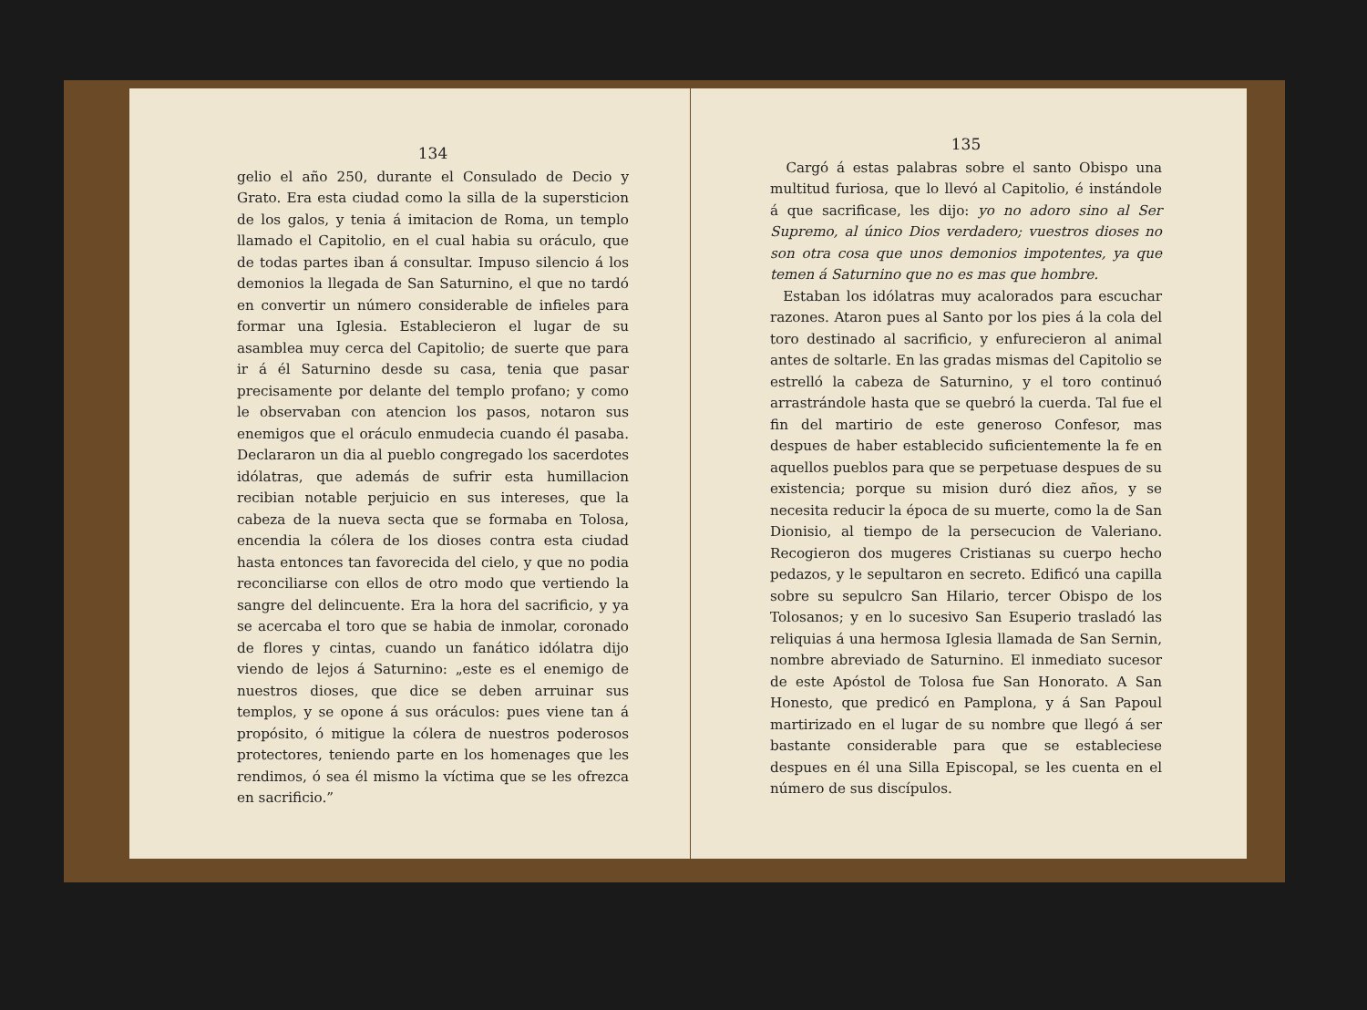134
gelio el año 250, durante el Consulado de Decio y Grato. Era esta ciudad como la silla de la supersticion de los galos, y tenia á imitacion de Roma, un templo llamado el Capitolio, en el cual habia su oráculo, que de todas partes iban á consultar. Impuso silencio á los demonios la llegada de San Saturnino, el que no tardó en convertir un número considerable de infieles para formar una Iglesia. Establecieron el lugar de su asamblea muy cerca del Capitolio; de suerte que para ir á él Saturnino desde su casa, tenia que pasar precisamente por delante del templo profano; y como le observaban con atencion los pasos, notaron sus enemigos que el oráculo enmudecia cuando él pasaba. Declararon un dia al pueblo congregado los sacerdotes idólatras, que además de sufrir esta humillacion recibian notable perjuicio en sus intereses, que la cabeza de la nueva secta que se formaba en Tolosa, encendia la cólera de los dioses contra esta ciudad hasta entonces tan favorecida del cielo, y que no podia reconciliarse con ellos de otro modo que vertiendo la sangre del delincuente. Era la hora del sacrificio, y ya se acercaba el toro que se habia de inmolar, coronado de flores y cintas, cuando un fanático idólatra dijo viendo de lejos á Saturnino: „este es el enemigo de nuestros dioses, que dice se deben arruinar sus templos, y se opone á sus oráculos: pues viene tan á propósito, ó mitigue la cólera de nuestros poderosos protectores, teniendo parte en los homenages que les rendimos, ó sea él mismo la víctima que se les ofrezca en sacrificio.”
135
Cargó á estas palabras sobre el santo Obispo una multitud furiosa, que lo llevó al Capitolio, é instándole á que sacrificase, les dijo: yo no adoro sino al Ser Supremo, al único Dios verdadero; vuestros dioses no son otra cosa que unos demonios impotentes, ya que temen á Saturnino que no es mas que hombre.
Estaban los idólatras muy acalorados para escuchar razones. Ataron pues al Santo por los pies á la cola del toro destinado al sacrificio, y enfurecieron al animal antes de soltarle. En las gradas mismas del Capitolio se estrelló la cabeza de Saturnino, y el toro continuó arrastrándole hasta que se quebró la cuerda. Tal fue el fin del martirio de este generoso Confesor, mas despues de haber establecido suficientemente la fe en aquellos pueblos para que se perpetuase despues de su existencia; porque su mision duró diez años, y se necesita reducir la época de su muerte, como la de San Dionisio, al tiempo de la persecucion de Valeriano. Recogieron dos mugeres Cristianas su cuerpo hecho pedazos, y le sepultaron en secreto. Edificó una capilla sobre su sepulcro San Hilario, tercer Obispo de los Tolosanos; y en lo sucesivo San Esuperio trasladó las reliquias á una hermosa Iglesia llamada de San Sernin, nombre abreviado de Saturnino. El inmediato sucesor de este Apóstol de Tolosa fue San Honorato. A San Honesto, que predicó en Pamplona, y á San Papoul martirizado en el lugar de su nombre que llegó á ser bastante considerable para que se estableciese despues en él una Silla Episcopal, se les cuenta en el número de sus discípulos.